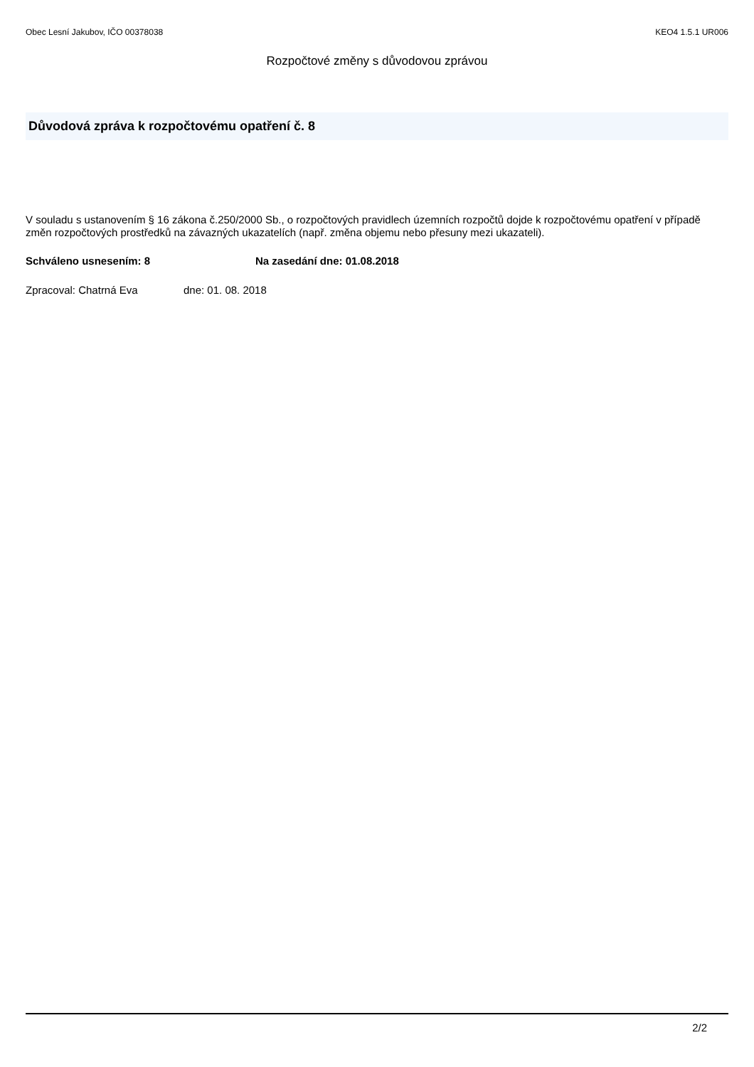Obec Lesní Jakubov, IČO 00378038 KEO4 1.5.1 UR006
Rozpočtové změny s důvodovou zprávou
Důvodová zpráva k rozpočtovému opatření č. 8
V souladu s ustanovením § 16 zákona č.250/2000 Sb., o rozpočtových pravidlech územních rozpočtů dojde k rozpočtovému opatření v případě změn rozpočtových prostředků na závazných ukazatelích (např. změna objemu nebo přesuny mezi ukazateli).
Schváleno usnesením: 8 Na zasedání dne: 01.08.2018
Zpracoval: Chatrná Eva dne: 01. 08. 2018
2/2